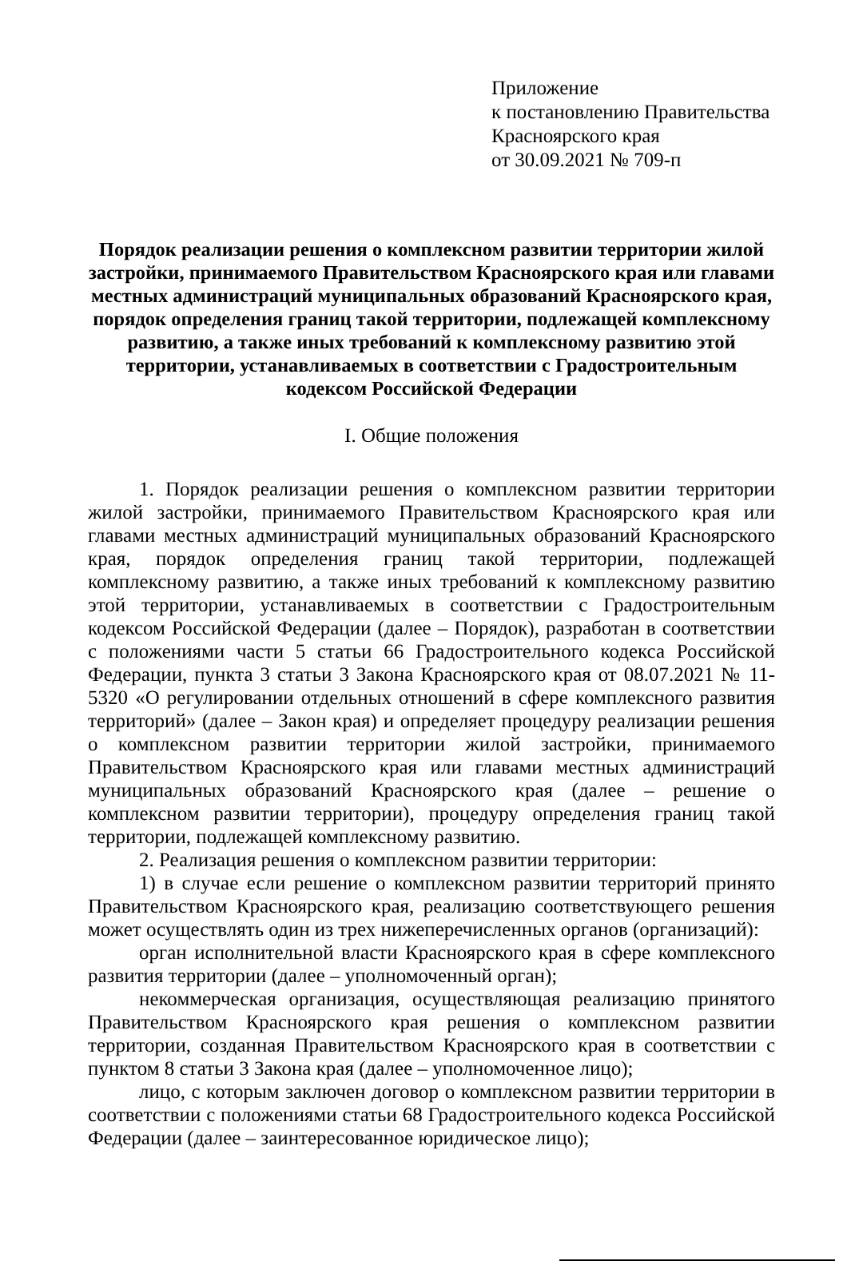Приложение
к постановлению Правительства
Красноярского края
от 30.09.2021 № 709-п
Порядок реализации решения о комплексном развитии территории жилой застройки, принимаемого Правительством Красноярского края или главами местных администраций муниципальных образований Красноярского края, порядок определения границ такой территории, подлежащей комплексному развитию, а также иных требований к комплексному развитию этой территории, устанавливаемых в соответствии с Градостроительным кодексом Российской Федерации
I. Общие положения
1. Порядок реализации решения о комплексном развитии территории жилой застройки, принимаемого Правительством Красноярского края или главами местных администраций муниципальных образований Красноярского края, порядок определения границ такой территории, подлежащей комплексному развитию, а также иных требований к комплексному развитию этой территории, устанавливаемых в соответствии с Градостроительным кодексом Российской Федерации (далее – Порядок), разработан в соответствии с положениями части 5 статьи 66 Градостроительного кодекса Российской Федерации, пункта 3 статьи 3 Закона Красноярского края от 08.07.2021 № 11-5320 «О регулировании отдельных отношений в сфере комплексного развития территорий» (далее – Закон края) и определяет процедуру реализации решения о комплексном развитии территории жилой застройки, принимаемого Правительством Красноярского края или главами местных администраций муниципальных образований Красноярского края (далее – решение о комплексном развитии территории), процедуру определения границ такой территории, подлежащей комплексному развитию.
2. Реализация решения о комплексном развитии территории:
1) в случае если решение о комплексном развитии территорий принято Правительством Красноярского края, реализацию соответствующего решения может осуществлять один из трех нижеперечисленных органов (организаций):
орган исполнительной власти Красноярского края в сфере комплексного развития территории (далее – уполномоченный орган);
некоммерческая организация, осуществляющая реализацию принятого Правительством Красноярского края решения о комплексном развитии территории, созданная Правительством Красноярского края в соответствии с пунктом 8 статьи 3 Закона края (далее – уполномоченное лицо);
лицо, с которым заключен договор о комплексном развитии территории в соответствии с положениями статьи 68 Градостроительного кодекса Российской Федерации (далее – заинтересованное юридическое лицо);